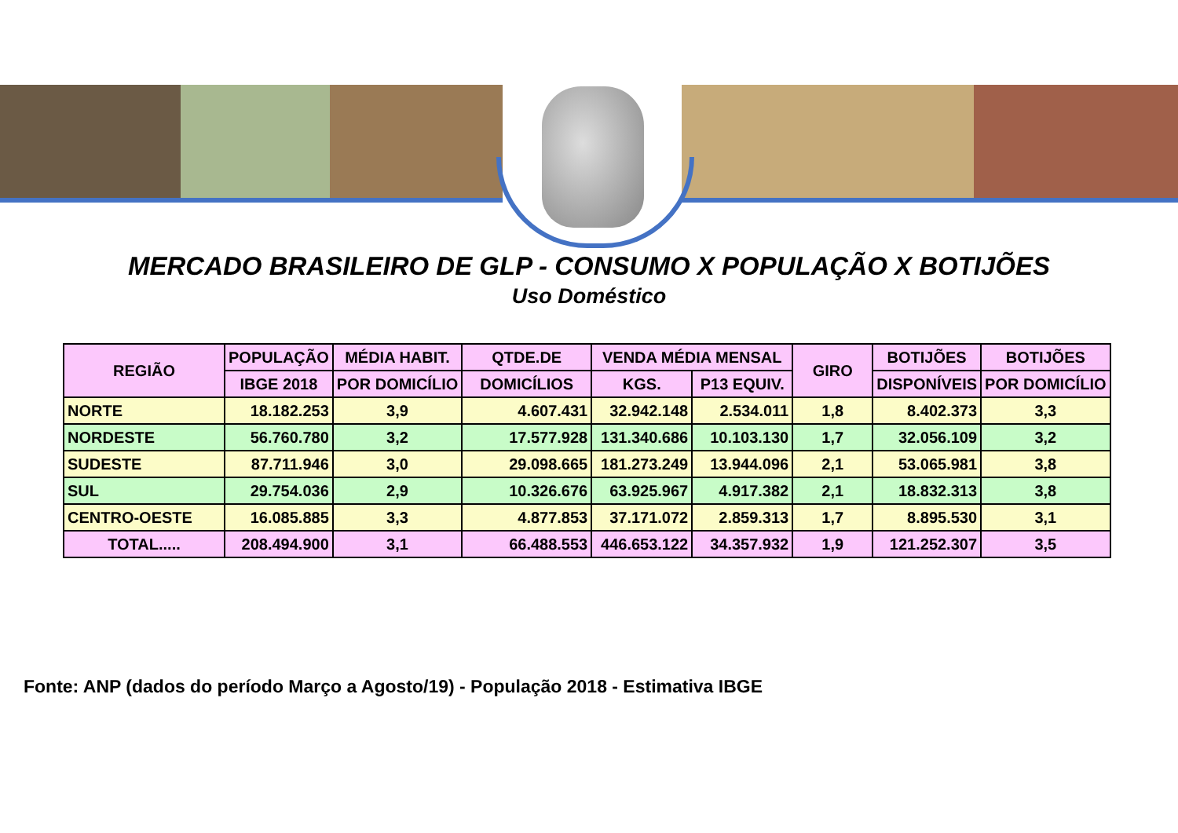MERCADO BRASILEIRO DE GLP - CONSUMO X POPULAÇÃO X BOTIJÕES
Uso Doméstico
| REGIÃO | POPULAÇÃO | MÉDIA HABIT. | QTDE.DE | VENDA MÉDIA MENSAL | | GIRO | BOTIJÕES | BOTIJÕES |
| --- | --- | --- | --- | --- | --- | --- | --- | --- |
| | IBGE 2018 | POR DOMICÍLIO | DOMICÍLIOS | KGS. | P13 EQUIV. | | DISPONÍVEIS | POR DOMICÍLIO |
| NORTE | 18.182.253 | 3,9 | 4.607.431 | 32.942.148 | 2.534.011 | 1,8 | 8.402.373 | 3,3 |
| NORDESTE | 56.760.780 | 3,2 | 17.577.928 | 131.340.686 | 10.103.130 | 1,7 | 32.056.109 | 3,2 |
| SUDESTE | 87.711.946 | 3,0 | 29.098.665 | 181.273.249 | 13.944.096 | 2,1 | 53.065.981 | 3,8 |
| SUL | 29.754.036 | 2,9 | 10.326.676 | 63.925.967 | 4.917.382 | 2,1 | 18.832.313 | 3,8 |
| CENTRO-OESTE | 16.085.885 | 3,3 | 4.877.853 | 37.171.072 | 2.859.313 | 1,7 | 8.895.530 | 3,1 |
| TOTAL..... | 208.494.900 | 3,1 | 66.488.553 | 446.653.122 | 34.357.932 | 1,9 | 121.252.307 | 3,5 |
Fonte: ANP (dados do período Março a Agosto/19) - População 2018 - Estimativa IBGE